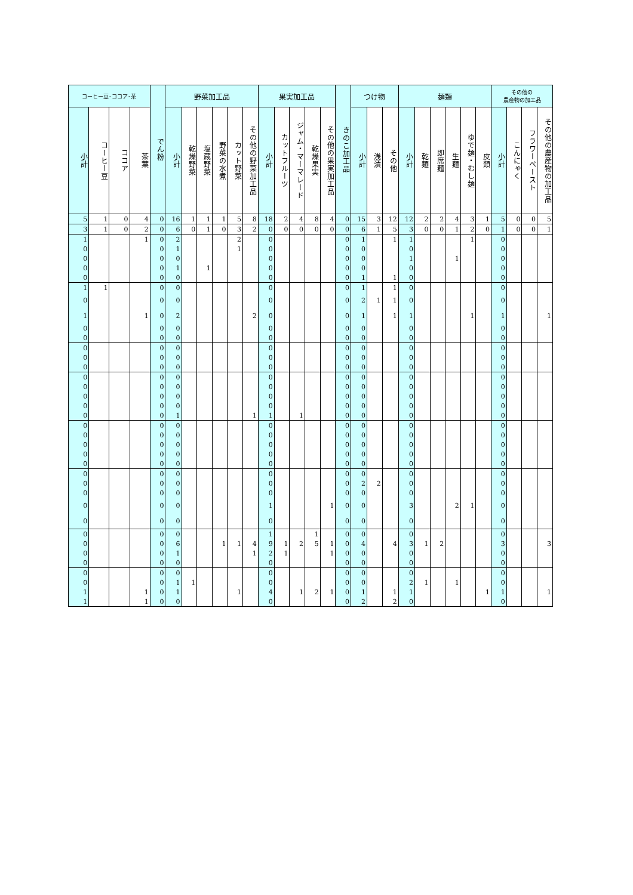| コーヒー豆･ココア･茶 | | | | でん粉 | 野菜加工品 | | | | | | 果実加工品 | | | | | きのこ加工品 | つけ物 | | | 麺類 | | | | | | その他の 農産物の加工品 | | | |
| --- | --- | --- | --- | --- | --- | --- | --- | --- | --- | --- | --- | --- | --- | --- | --- | --- | --- | --- | --- | --- | --- | --- | --- | --- | --- | --- | --- | --- | --- |
| 小計 | コーヒー豆 | ココア | 茶葉 | | 小計 | 乾燥野菜 | 塩蔵野菜 | 野菜の水煮 | カット野菜 | その他の野菜加工品 | 小計 | カットフルーツ | ジャム・マーマレード | 乾燥果実 | その他の果実加工品 | | 小計 | 浅漬 | その他 | 小計 | 乾麺 | 即席麺 | 生麺 | ゆで麺・むし麺 | 皮類 | 小計 | こんにゃく | フラワーペースト | その他の農産物の加工品 |
| 5 | 1 | 0 | 4 | 0 | 16 | 1 | 1 | 1 | 5 | 8 | 18 | 2 | 4 | 8 | 4 | 0 | 15 | 3 | 12 | 12 | 2 | 2 | 4 | 3 | 1 | 5 | 0 | 0 | 5 |
| 3 | 1 | 0 | 2 | 0 | 6 | 0 | 1 | 0 | 3 | 2 | 0 | 0 | 0 | 0 | 0 | 0 | 6 | 1 | 5 | 3 | 0 | 0 | 1 | 2 | 0 | 1 | 0 | 0 | 1 |
| 1 | | | 1 | 0 | 2 | | | | 2 | | 0 | | | | | 0 | 1 | | 1 | 1 | | | | 1 | | 0 | | | |
| 0 | | | | 0 | 1 | | | | 1 | | 0 | | | | | 0 | 0 | | | 0 | | | | | | 0 | | | |
| 0 | | | | 0 | 0 | | | | | | 0 | | | | | 0 | 0 | | | 1 | | | 1 | | | 0 | | | |
| 0 | | | | 0 | 1 | | 1 | | | | 0 | | | | | 0 | 0 | | | 0 | | | | | | 0 | | | |
| 0 | | | | 0 | 0 | | | | | | 0 | | | | | 0 | 1 | | 1 | 0 | | | | | | 0 | | | |
| 1 | 1 | | | 0 | 0 | | | | | | 0 | | | | | 0 | 1 | | 1 | 0 | | | | | | 0 | | | |
| 0 | | | | 0 | 0 | | | | | | 0 | | | | | 0 | 2 | 1 | 1 | 0 | | | | | | 0 | | | |
| 1 | | | 1 | 0 | 2 | | | | | 2 | 0 | | | | | 0 | 1 | | 1 | 1 | | | | 1 | | 1 | | | 1 |
| 0 | | | | 0 | 0 | | | | | | 0 | | | | | 0 | 0 | | | 0 | | | | | | 0 | | | |
| 0 | | | | 0 | 0 | | | | | | 0 | | | | | 0 | 0 | | | 0 | | | | | | 0 | | | |
| 0 | | | | 0 | 0 | | | | | | 0 | | | | | 0 | 0 | | | 0 | | | | | | 0 | | | |
| 0 | | | | 0 | 0 | | | | | | 0 | | | | | 0 | 0 | | | 0 | | | | | | 0 | | | |
| 0 | | | | 0 | 0 | | | | | | 0 | | | | | 0 | 0 | | | 0 | | | | | | 0 | | | |
| 0 | | | | 0 | 0 | | | | | | 0 | | | | | 0 | 0 | | | 0 | | | | | | 0 | | | |
| 0 | | | | 0 | 0 | | | | | | 0 | | | | | 0 | 0 | | | 0 | | | | | | 0 | | | |
| 0 | | | | 0 | 0 | | | | | | 0 | | | | | 0 | 0 | | | 0 | | | | | | 0 | | | |
| 0 | | | | 0 | 0 | | | | | | 0 | | | | | 0 | 0 | | | 0 | | | | | | 0 | | | |
| 0 | | | | 0 | 1 | | | | | 1 | 1 | | 1 | | | 0 | 0 | | | 0 | | | | | | 0 | | | |
| 0 | | | | 0 | 0 | | | | | | 0 | | | | | 0 | 0 | | | 0 | | | | | | 0 | | | |
| 0 | | | | 0 | 0 | | | | | | 0 | | | | | 0 | 0 | | | 0 | | | | | | 0 | | | |
| 0 | | | | 0 | 0 | | | | | | 0 | | | | | 0 | 0 | | | 0 | | | | | | 0 | | | |
| 0 | | | | 0 | 0 | | | | | | 0 | | | | | 0 | 0 | | | 0 | | | | | | 0 | | | |
| 0 | | | | 0 | 0 | | | | | | 0 | | | | | 0 | 0 | | | 0 | | | | | | 0 | | | |
| 0 | | | | 0 | 0 | | | | | | 0 | | | | | 0 | 0 | | | 0 | | | | | | 0 | | | |
| 0 | | | | 0 | 0 | | | | | | 0 | | | | | 0 | 2 | 2 | | 0 | | | | | | 0 | | | |
| 0 | | | | 0 | 0 | | | | | | 0 | | | | | 0 | 0 | | | 0 | | | | | | 0 | | | |
| 0 | | | | 0 | 0 | | | | | | 1 | | | | 1 | 0 | 0 | | | 3 | | | 2 | 1 | | 0 | | | |
| 0 | | | | 0 | 0 | | | | | | 0 | | | | | 0 | 0 | | | 0 | | | | | | 0 | | | |
| 0 | | | | 0 | 0 | | | | | | 1 | | | 1 | | 0 | 0 | | | 0 | | | | | | 0 | | | |
| 0 | | | | 0 | 6 | | | 1 | 1 | 4 | 9 | 1 | 2 | 5 | 1 | 0 | 4 | | 4 | 3 | 1 | 2 | | | | 3 | | | 3 |
| 0 | | | | 0 | 1 | | | | | 1 | 2 | 1 | | | 1 | 0 | 0 | | | 0 | | | | | | 0 | | | |
| 0 | | | | 0 | 0 | | | | | | 0 | | | | | 0 | 0 | | | 0 | | | | | | 0 | | | |
| 0 | | | | 0 | 0 | | | | | | 0 | | | | | 0 | 0 | | | 0 | | | | | | 0 | | | |
| 0 | | | | 0 | 1 | 1 | | | | | 0 | | | | | 0 | 0 | | | 2 | 1 | | 1 | | | 0 | | | |
| 1 | | | 1 | 0 | 1 | | | | 1 | | 4 | | 1 | 2 | 1 | 0 | 1 | | 1 | 1 | | | | | 1 | 1 | | | 1 |
| 1 | | | 1 | 0 | 0 | | | | | | 0 | | | | | 0 | 2 | | 2 | 0 | | | | | | 0 | | | |